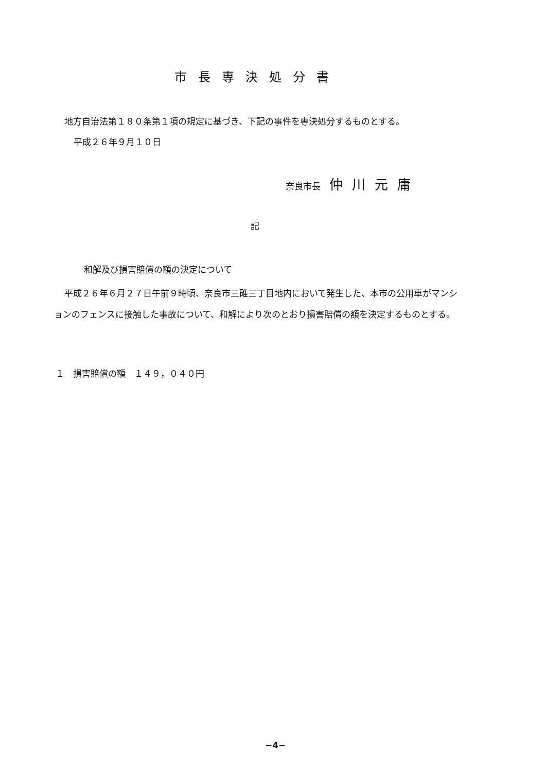市長専決処分書
地方自治法第１８０条第１項の規定に基づき、下記の事件を専決処分するものとする。
平成２６年９月１０日
奈良市長　仲川元庸
記
和解及び損害賠償の額の決定について
平成２６年６月２７日午前９時頃、奈良市三碓三丁目地内において発生した、本市の公用車がマンションのフェンスに接触した事故について、和解により次のとおり損害賠償の額を決定するものとする。
１　損害賠償の額　１４９，０４０円
−4−